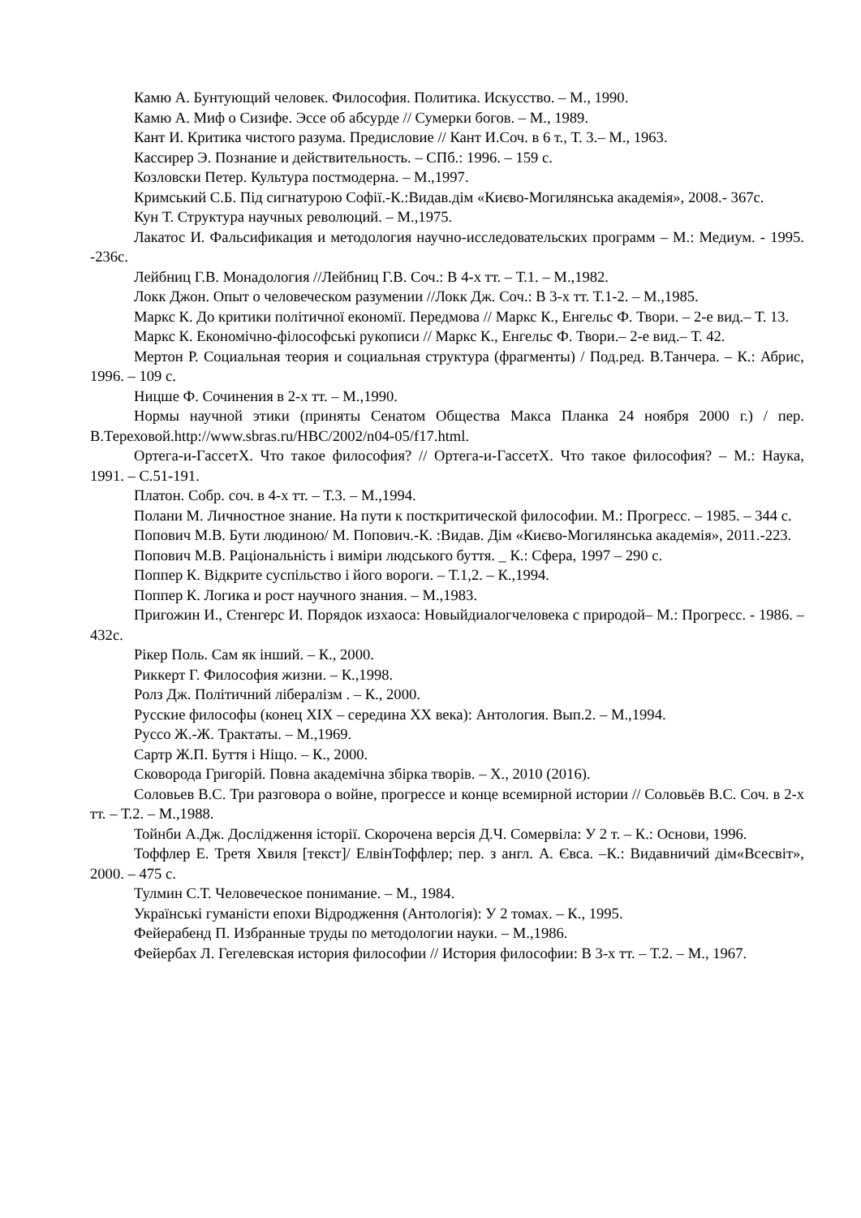Камю А. Бунтующий человек. Философия. Политика. Искусство. – М., 1990.
Камю А. Миф о Сизифе. Эссе об абсурде // Сумерки богов. – М., 1989.
Кант И. Критика чистого разума. Предисловие // Кант И.Соч. в 6 т., Т. 3.– М., 1963.
Кассирер Э. Познание и действительность. – СПб.: 1996. – 159 с.
Козловски Петер. Культура постмодерна. – М.,1997.
Кримський С.Б. Під сигнатурою Софії.-К.:Видав.дім «Києво-Могилянська академія», 2008.- 367с.
Кун Т. Структура научных революций. – М.,1975.
Лакатос И. Фальсификация и методология научно-исследовательских программ – М.: Медиум. - 1995. -236с.
Лейбниц Г.В. Монадология //Лейбниц Г.В. Соч.: В 4-х тт. – Т.1. – М.,1982.
Локк Джон. Опыт о человеческом разумении //Локк Дж. Соч.: В 3-х тт. Т.1-2. – М.,1985.
Маркс К. До критики політичної економії. Передмова // Маркс К., Енгельс Ф. Твори. – 2-е вид.– Т. 13.
Маркс К. Економічно-філософські рукописи // Маркс К., Енгельс Ф. Твори.– 2-е вид.– Т. 42.
Мертон Р. Социальная теория и социальная структура (фрагменты) / Под.ред. В.Танчера. – К.: Абрис, 1996. – 109 с.
Ницше Ф. Сочинения в 2-х тт. – М.,1990.
Нормы научной этики (приняты Сенатом Общества Макса Планка 24 ноября 2000 г.) / пер. В.Тереховой.http://www.sbras.ru/HBC/2002/n04-05/f17.html.
Ортега-и-ГассетХ. Что такое философия? // Ортега-и-ГассетХ. Что такое философия? – М.: Наука, 1991. – С.51-191.
Платон. Собр. соч. в 4-х тт. – Т.3. – М.,1994.
Полани М. Личностное знание. На пути к посткритической философии. М.: Прогресс. – 1985. – 344 с.
Попович М.В. Бути людиною/ М. Попович.-К. :Видав. Дім «Києво-Могилянська академія», 2011.-223.
Попович М.В. Раціональність і виміри людського буття. _ К.: Сфера, 1997 – 290 с.
Поппер К. Відкрите суспільство і його вороги. – Т.1,2. – К.,1994.
Поппер К. Логика и рост научного знания. – М.,1983.
Пригожин И., Стенгерс И. Порядок изхаоса: Новыйдиалогчеловека с природой– М.: Прогресс. - 1986. – 432с.
Рікер Поль. Сам як інший. – К., 2000.
Риккерт Г. Философия жизни. – К.,1998.
Ролз Дж. Політичний лібералізм . – К., 2000.
Русские философы (конец XIX – середина XX века): Антология. Вып.2. – М.,1994.
Руссо Ж.-Ж. Трактаты. – М.,1969.
Сартр Ж.П. Буття і Ніщо. – К., 2000.
Сковорода Григорій. Повна академічна збірка творів. – Х., 2010 (2016).
Соловьев В.С. Три разговора о войне, прогрессе и конце всемирной истории // Соловьёв В.С. Соч. в 2-х тт. – Т.2. – М.,1988.
Тойнби А.Дж. Дослідження історії. Скорочена версія Д.Ч. Сомервіла: У 2 т. – К.: Основи, 1996.
Тоффлер Е. Третя Хвиля [текст]/ ЕлвінТоффлер; пер. з англ. А. Євса. –К.: Видавничий дім«Всесвіт», 2000. – 475 с.
Тулмин С.Т. Человеческое понимание. – М., 1984.
Українські гуманісти епохи Відродження (Антологія): У 2 томах. – К., 1995.
Фейерабенд П. Избранные труды по методологии науки. – М.,1986.
Фейербах Л. Гегелевская история философии // История философии: В 3-х тт. – Т.2. – М., 1967.